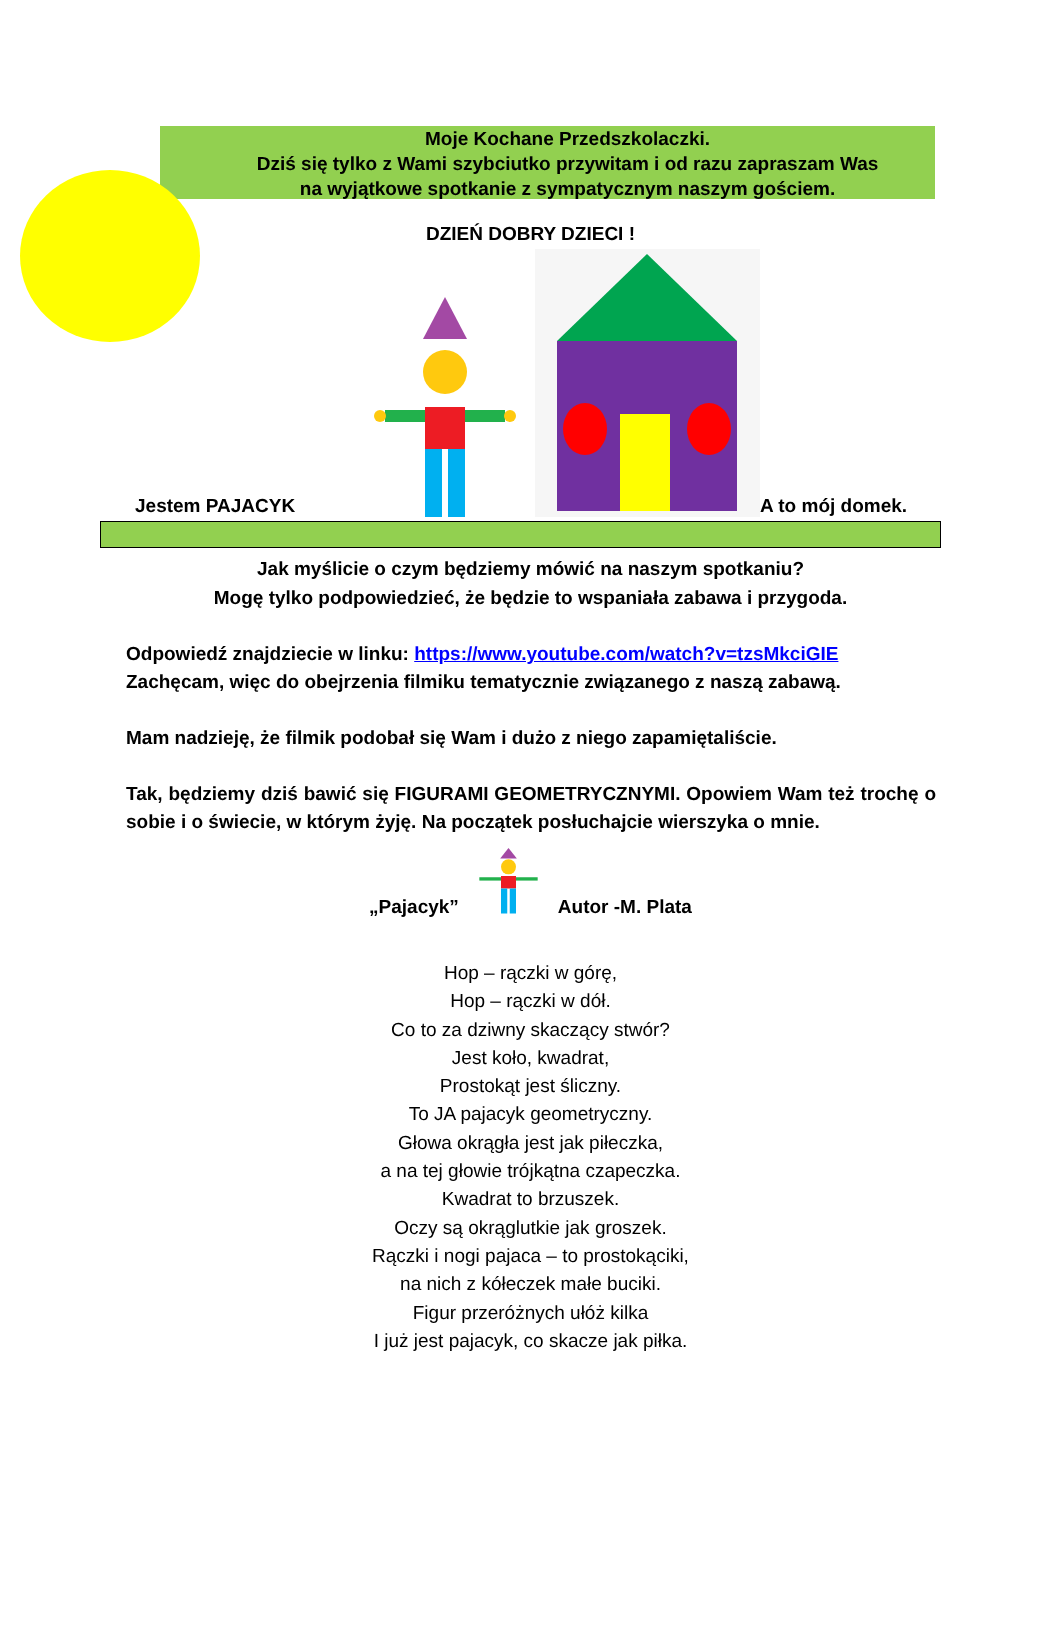Moje Kochane Przedszkolaczki.
Dziś się tylko z Wami szybciutko przywitam i od razu zapraszam Was
na wyjątkowe spotkanie z sympatycznym naszym gościem.
DZIEŃ DOBRY DZIECI !
Jestem PAJACYK A to mój domek.
Jak myślicie o czym będziemy mówić na naszym spotkaniu?
Mogę tylko podpowiedzieć, że będzie to wspaniała zabawa i przygoda.
Odpowiedź znajdziecie w linku: https://www.youtube.com/watch?v=tzsMkciGIE
Zachęcam, więc do obejrzenia filmiku tematycznie związanego z naszą zabawą.
Mam nadzieję, że filmik podobał się Wam i dużo z niego zapamiętaliście.
Tak, będziemy dziś bawić się FIGURAMI GEOMETRYCZNYMI. Opowiem Wam też trochę o sobie i o świecie, w którym żyję. Na początek posłuchajcie wierszyka o mnie.
„Pajacyk” Autor -M. Plata
Hop – rączki w górę,
Hop – rączki w dół.
Co to za dziwny skaczący stwór?
Jest koło, kwadrat,
Prostokąt jest śliczny.
To JA pajacyk geometryczny.
Głowa okrągła jest jak piłeczka,
a na tej głowie trójkątna czapeczka.
Kwadrat to brzuszek.
Oczy są okrąglutkie jak groszek.
Rączki i nogi pajaca – to prostokąciki,
na nich z kółeczek małe buciki.
Figur przeróżnych ułóż kilka
I już jest pajacyk, co skacze jak piłka.